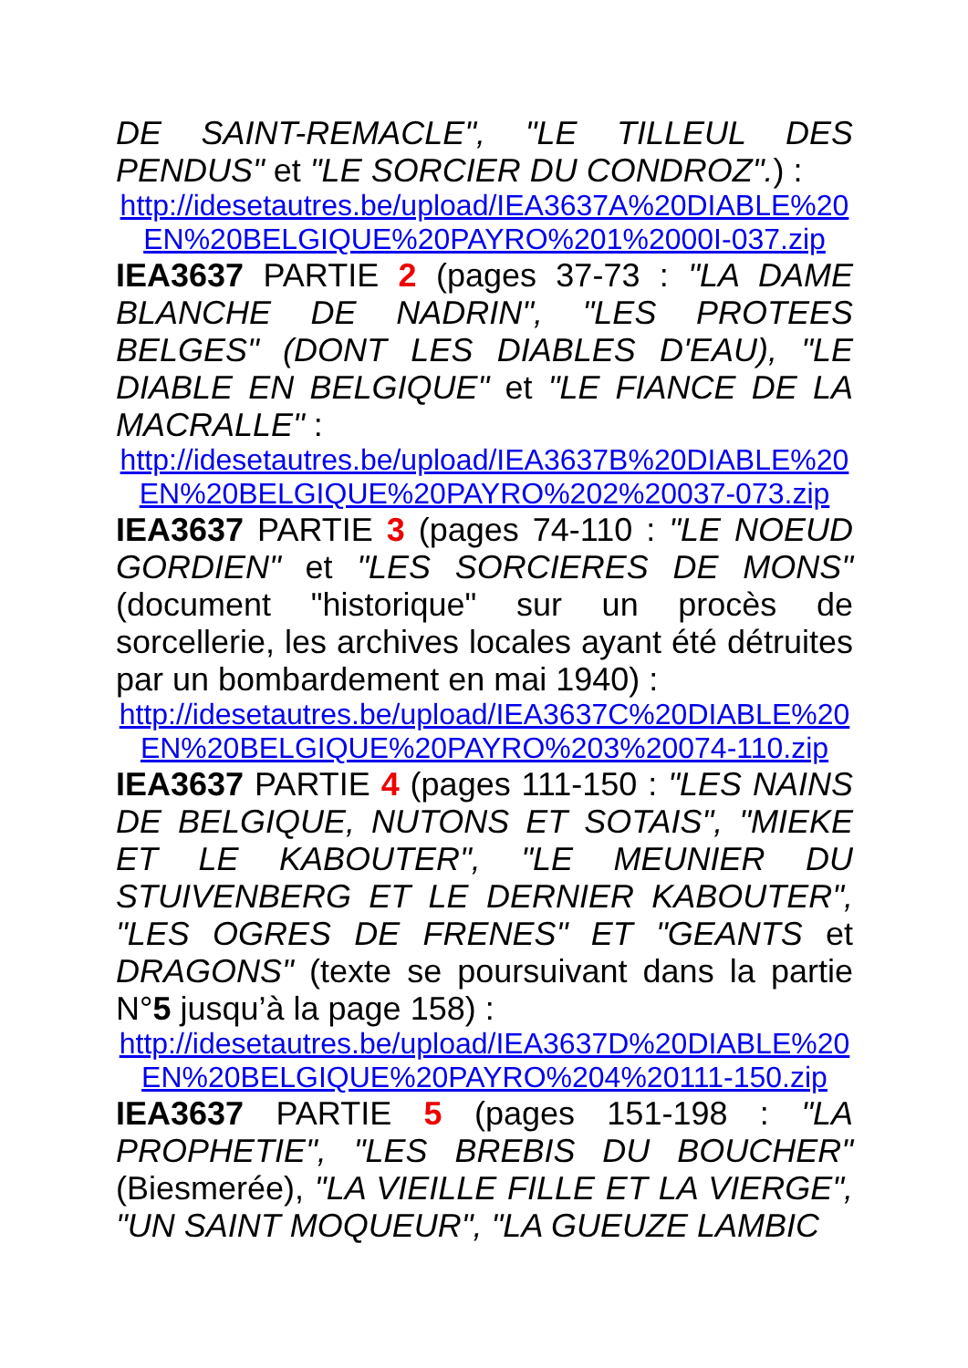DE SAINT-REMACLE", "LE TILLEUL DES PENDUS" et "LE SORCIER DU CONDROZ".) :
http://idesetautres.be/upload/IEA3637A%20DIABLE%20 EN%20BELGIQUE%20PAYRO%201%2000I-037.zip
IEA3637 PARTIE 2 (pages 37-73 : "LA DAME BLANCHE DE NADRIN", "LES PROTEES BELGES" (DONT LES DIABLES D'EAU), "LE DIABLE EN BELGIQUE" et "LE FIANCE DE LA MACRALLE" :
http://idesetautres.be/upload/IEA3637B%20DIABLE%20 EN%20BELGIQUE%20PAYRO%202%20037-073.zip
IEA3637 PARTIE 3 (pages 74-110 : "LE NOEUD GORDIEN" et "LES SORCIERES DE MONS" (document "historique" sur un procès de sorcellerie, les archives locales ayant été détruites par un bombardement en mai 1940) :
http://idesetautres.be/upload/IEA3637C%20DIABLE%20 EN%20BELGIQUE%20PAYRO%203%20074-110.zip
IEA3637 PARTIE 4 (pages 111-150 : "LES NAINS DE BELGIQUE, NUTONS ET SOTAIS", "MIEKE ET LE KABOUTER", "LE MEUNIER DU STUIVENBERG ET LE DERNIER KABOUTER", "LES OGRES DE FRENES" ET "GEANTS et DRAGONS" (texte se poursuivant dans la partie N°5 jusqu’à la page 158) :
http://idesetautres.be/upload/IEA3637D%20DIABLE%20 EN%20BELGIQUE%20PAYRO%204%20111-150.zip
IEA3637 PARTIE 5 (pages 151-198 : "LA PROPHETIE", "LES BREBIS DU BOUCHER" (Biesmerée), "LA VIEILLE FILLE ET LA VIERGE", "UN SAINT MOQUEUR", "LA GUEUZE LAMBIC